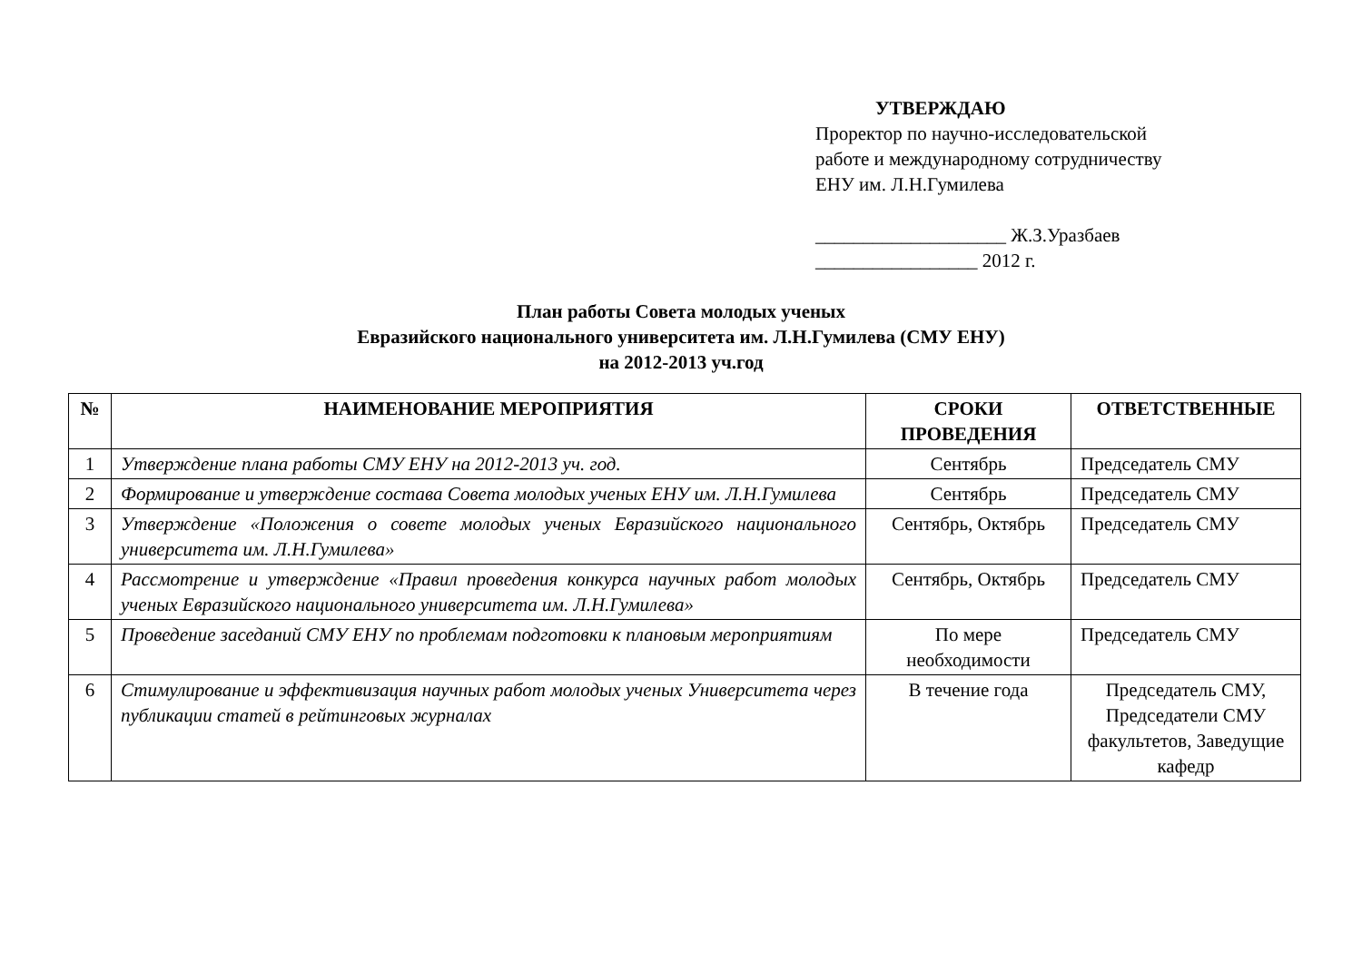УТВЕРЖДАЮ
Проректор по научно-исследовательской
работе и международному сотрудничеству
ЕНУ им. Л.Н.Гумилева
____________________ Ж.З.Уразбаев
_________________ 2012 г.
План работы Совета молодых ученых
Евразийского национального университета им. Л.Н.Гумилева (СМУ ЕНУ)
на 2012-2013 уч.год
| № | НАИМЕНОВАНИЕ МЕРОПРИЯТИЯ | СРОКИ ПРОВЕДЕНИЯ | ОТВЕТСТВЕННЫЕ |
| --- | --- | --- | --- |
| 1 | Утверждение плана работы СМУ ЕНУ на 2012-2013 уч. год. | Сентябрь | Председатель СМУ |
| 2 | Формирование и утверждение состава Совета молодых ученых ЕНУ им. Л.Н.Гумилева | Сентябрь | Председатель СМУ |
| 3 | Утверждение «Положения о совете молодых ученых Евразийского национального университета им. Л.Н.Гумилева» | Сентябрь, Октябрь | Председатель СМУ |
| 4 | Рассмотрение и утверждение «Правил проведения конкурса научных работ молодых ученых Евразийского национального университета им. Л.Н.Гумилева» | Сентябрь, Октябрь | Председатель СМУ |
| 5 | Проведение заседаний СМУ ЕНУ по проблемам подготовки к плановым мероприятиям | По мере необходимости | Председатель СМУ |
| 6 | Стимулирование и эффективизация научных работ молодых ученых Университета через публикации статей в рейтинговых журналах | В течение года | Председатель СМУ, Председатели СМУ факультетов, Заведущие кафедр |